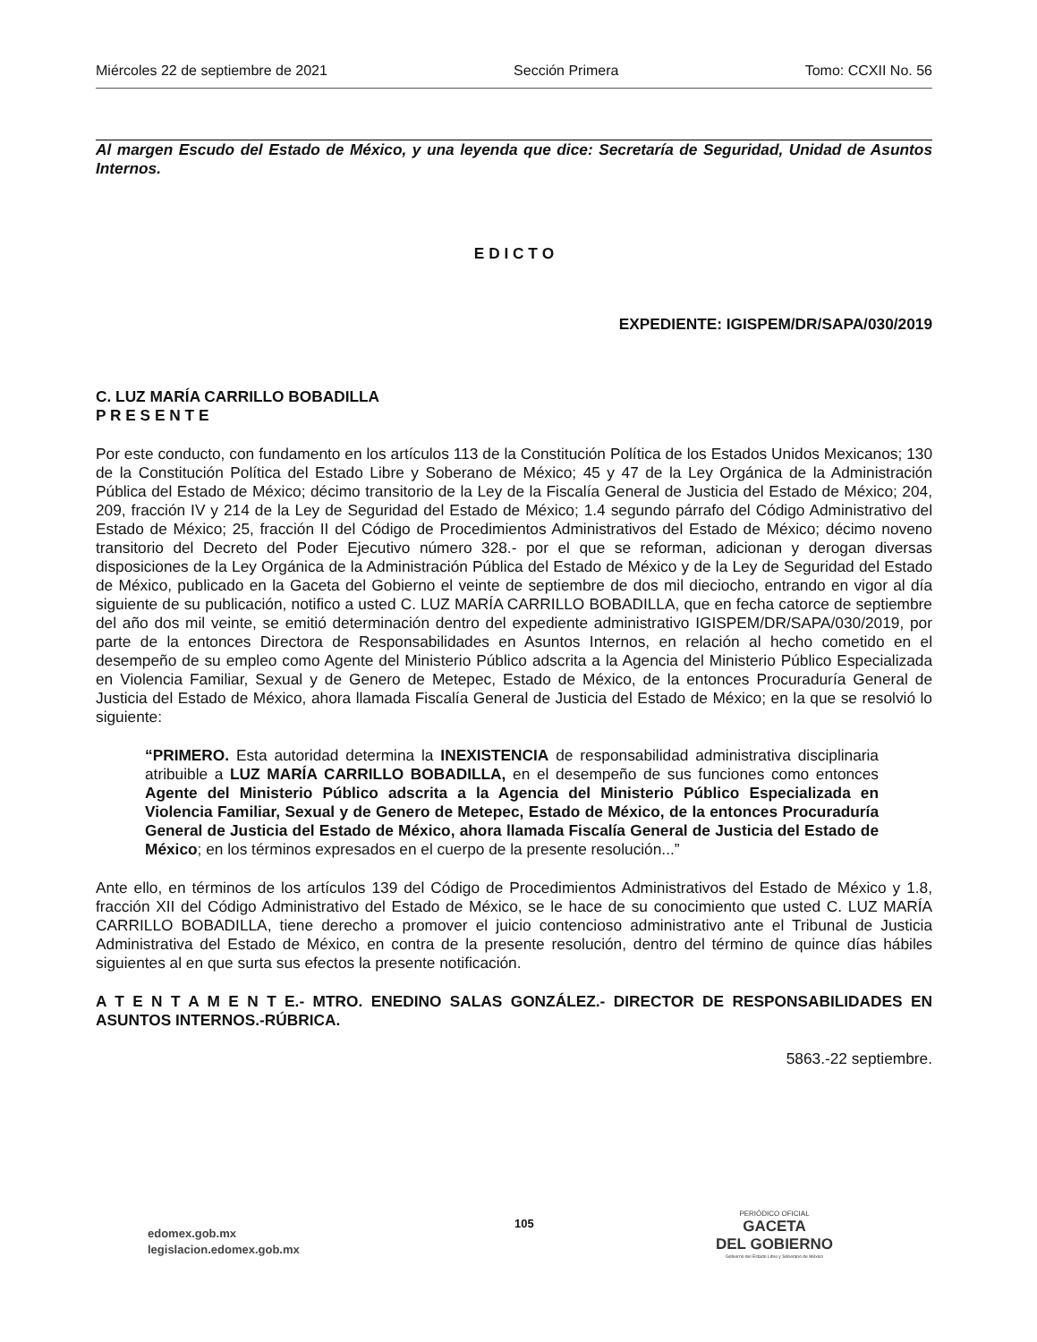Miércoles 22 de septiembre de 2021 Sección Primera Tomo: CCXII No. 56
Al margen Escudo del Estado de México, y una leyenda que dice: Secretaría de Seguridad, Unidad de Asuntos Internos.
E D I C T O
EXPEDIENTE: IGISPEM/DR/SAPA/030/2019
C. LUZ MARÍA CARRILLO BOBADILLA
P R E S E N T E
Por este conducto, con fundamento en los artículos 113 de la Constitución Política de los Estados Unidos Mexicanos; 130 de la Constitución Política del Estado Libre y Soberano de México; 45 y 47 de la Ley Orgánica de la Administración Pública del Estado de México; décimo transitorio de la Ley de la Fiscalía General de Justicia del Estado de México; 204, 209, fracción IV y 214 de la Ley de Seguridad del Estado de México; 1.4 segundo párrafo del Código Administrativo del Estado de México; 25, fracción II del Código de Procedimientos Administrativos del Estado de México; décimo noveno transitorio del Decreto del Poder Ejecutivo número 328.- por el que se reforman, adicionan y derogan diversas disposiciones de la Ley Orgánica de la Administración Pública del Estado de México y de la Ley de Seguridad del Estado de México, publicado en la Gaceta del Gobierno el veinte de septiembre de dos mil dieciocho, entrando en vigor al día siguiente de su publicación, notifico a usted C. LUZ MARÍA CARRILLO BOBADILLA, que en fecha catorce de septiembre del año dos mil veinte, se emitió determinación dentro del expediente administrativo IGISPEM/DR/SAPA/030/2019, por parte de la entonces Directora de Responsabilidades en Asuntos Internos, en relación al hecho cometido en el desempeño de su empleo como Agente del Ministerio Público adscrita a la Agencia del Ministerio Público Especializada en Violencia Familiar, Sexual y de Genero de Metepec, Estado de México, de la entonces Procuraduría General de Justicia del Estado de México, ahora llamada Fiscalía General de Justicia del Estado de México; en la que se resolvió lo siguiente:
“PRIMERO. Esta autoridad determina la INEXISTENCIA de responsabilidad administrativa disciplinaria atribuible a LUZ MARÍA CARRILLO BOBADILLA, en el desempeño de sus funciones como entonces Agente del Ministerio Público adscrita a la Agencia del Ministerio Público Especializada en Violencia Familiar, Sexual y de Genero de Metepec, Estado de México, de la entonces Procuraduría General de Justicia del Estado de México, ahora llamada Fiscalía General de Justicia del Estado de México; en los términos expresados en el cuerpo de la presente resolución...”
Ante ello, en términos de los artículos 139 del Código de Procedimientos Administrativos del Estado de México y 1.8, fracción XII del Código Administrativo del Estado de México, se le hace de su conocimiento que usted C. LUZ MARÍA CARRILLO BOBADILLA, tiene derecho a promover el juicio contencioso administrativo ante el Tribunal de Justicia Administrativa del Estado de México, en contra de la presente resolución, dentro del término de quince días hábiles siguientes al en que surta sus efectos la presente notificación.
A T E N T A M E N T E.- MTRO. ENEDINO SALAS GONZÁLEZ.- DIRECTOR DE RESPONSABILIDADES EN ASUNTOS INTERNOS.-RÚBRICA.
5863.-22 septiembre.
edomex.gob.mx
legislacion.edomex.gob.mx
105
PERIÓDICO OFICIAL
GACETA
DEL GOBIERNO
Gobierno del Estado Libre y Soberano de México